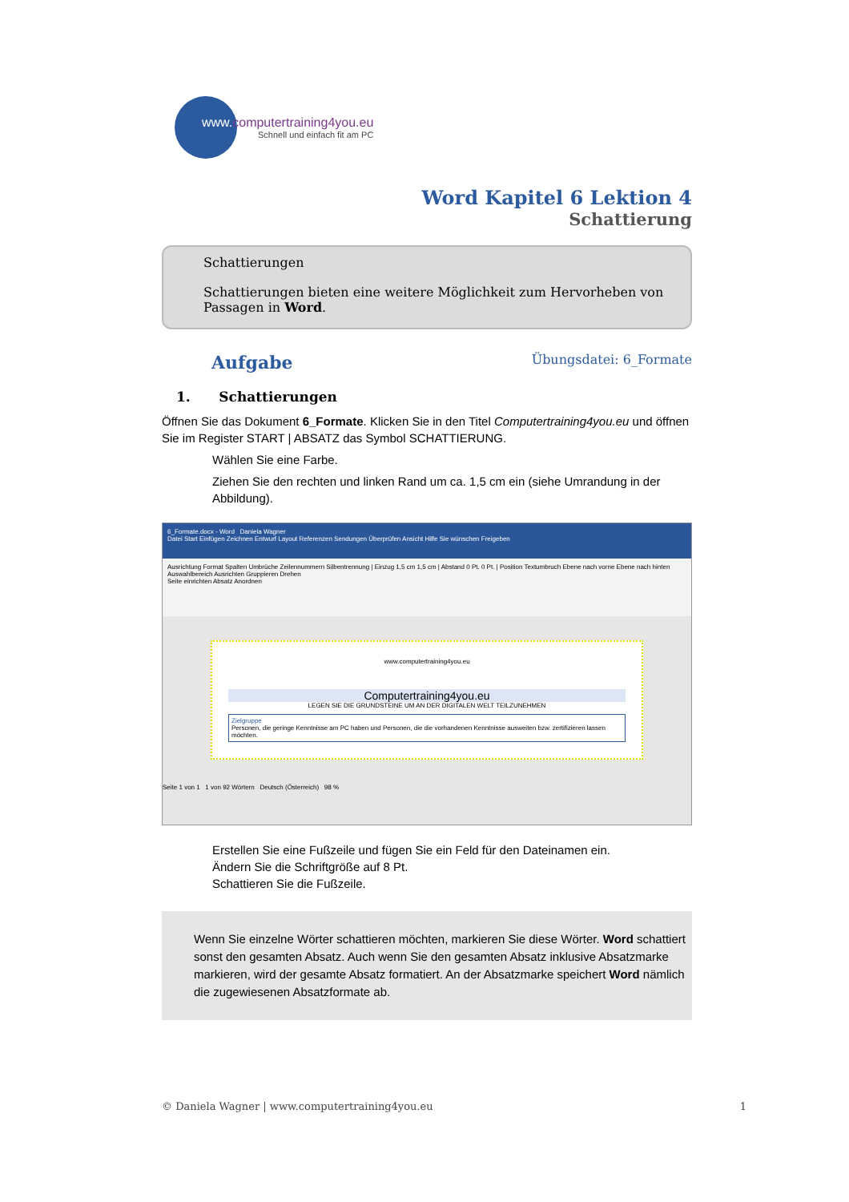www. computertraining4you.eu
Schnell und einfach fit am PC
Word Kapitel 6 Lektion 4
Schattierung
Schattierungen
Schattierungen bieten eine weitere Möglichkeit zum Hervorheben von Passagen in Word.
Aufgabe Übungsdatei: 6_Formate
1. Schattierungen
Öffnen Sie das Dokument 6_Formate. Klicken Sie in den Titel Computertraining4you.eu und öffnen Sie im Register START | ABSATZ das Symbol SCHATTIERUNG.
Wählen Sie eine Farbe.
Ziehen Sie den rechten und linken Rand um ca. 1,5 cm ein (siehe Umrandung in der Abbildung).
6_Formate.docx - Word Daniela Wagner
Datei Start Einfügen Zeichnen Entwurf Layout Referenzen Sendungen Überprüfen Ansicht Hilfe Sie wünschen Freigeben
Ausrichtung Format Spalten Umbrüche Zeilennummern Silbentrennung | Einzug 1,5 cm 1,5 cm | Abstand 0 Pt. 0 Pt. | Position Textumbruch Ebene nach vorne Ebene nach hinten Auswahlbereich Ausrichten Gruppieren Drehen
Seite einrichten Absatz Anordnen
www.computertraining4you.eu
Computertraining4you.eu
LEGEN SIE DIE GRUNDSTEINE UM AN DER DIGITALEN WELT TEILZUNEHMEN
Zielgruppe
Personen, die geringe Kenntnisse am PC haben und Personen, die die vorhandenen Kenntnisse ausweiten bzw. zertifizieren lassen möchten.
Seite 1 von 1 1 von 92 Wörtern Deutsch (Österreich) 98 %
Erstellen Sie eine Fußzeile und fügen Sie ein Feld für den Dateinamen ein.
Ändern Sie die Schriftgröße auf 8 Pt.
Schattieren Sie die Fußzeile.
Wenn Sie einzelne Wörter schattieren möchten, markieren Sie diese Wörter. Word schattiert sonst den gesamten Absatz. Auch wenn Sie den gesamten Absatz inklusive Absatzmarke markieren, wird der gesamte Absatz formatiert. An der Absatzmarke speichert Word nämlich die zugewiesenen Absatzformate ab.
© Daniela Wagner | www.computertraining4you.eu 1